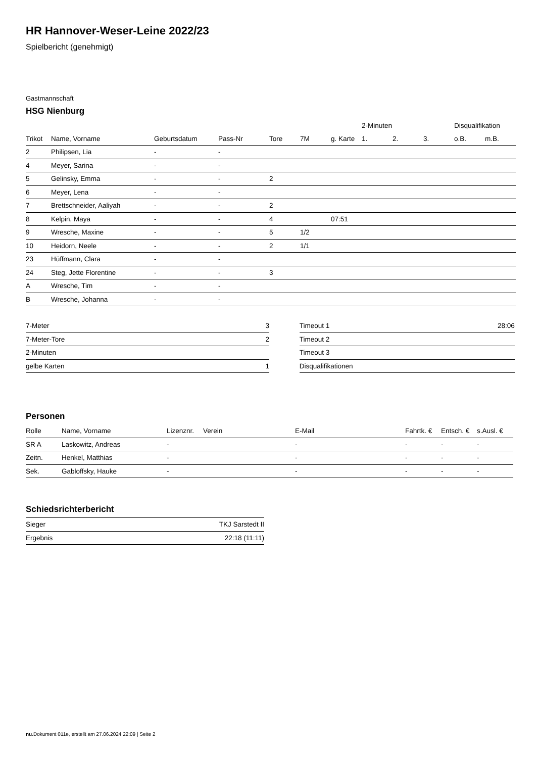HR Hannover-Weser-Leine 2022/23
Spielbericht (genehmigt)
Gastmannschaft
HSG Nienburg
| | | | | | | | 2-Minuten | | | Disqualifikation | |
| --- | --- | --- | --- | --- | --- | --- | --- | --- | --- | --- | --- |
| Trikot | Name, Vorname | Geburtsdatum | Pass-Nr | Tore | 7M | g. Karte | 1. | 2. | 3. | o.B. | m.B. |
| 2 | Philipsen, Lia | - | - | | | | | | | | |
| 4 | Meyer, Sarina | - | - | | | | | | | | |
| 5 | Gelinsky, Emma | - | - | 2 | | | | | | | |
| 6 | Meyer, Lena | - | - | | | | | | | | |
| 7 | Brettschneider, Aaliyah | - | - | 2 | | | | | | | |
| 8 | Kelpin, Maya | - | - | 4 | | 07:51 | | | | | |
| 9 | Wresche, Maxine | - | - | 5 | 1/2 | | | | | | |
| 10 | Heidorn, Neele | - | - | 2 | 1/1 | | | | | | |
| 23 | Hüffmann, Clara | - | - | | | | | | | | |
| 24 | Steg, Jette Florentine | - | - | 3 | | | | | | | |
| A | Wresche, Tim | - | - | | | | | | | | |
| B | Wresche, Johanna | - | - | | | | | | | | |
| 7-Meter | 3 |
| 7-Meter-Tore | 2 |
| 2-Minuten | |
| gelbe Karten | 1 |
| Timeout 1 | 28:06 |
| Timeout 2 | |
| Timeout 3 | |
| Disqualifikationen | |
Personen
| Rolle | Name, Vorname | Lizenznr. | Verein | E-Mail | Fahrtk. € | Entsch. € | s.Ausl. € |
| --- | --- | --- | --- | --- | --- | --- | --- |
| SR A | Laskowitz, Andreas | - | | - | - | - | - |
| Zeitn. | Henkel, Matthias | - | | - | - | - | - |
| Sek. | Gabloffsky, Hauke | - | | - | - | - | - |
Schiedsrichterbericht
| Sieger | TKJ Sarstedt II |
| Ergebnis | 22:18 (11:11) |
nu.Dokument 011e, erstellt am 27.06.2024 22:09 | Seite 2